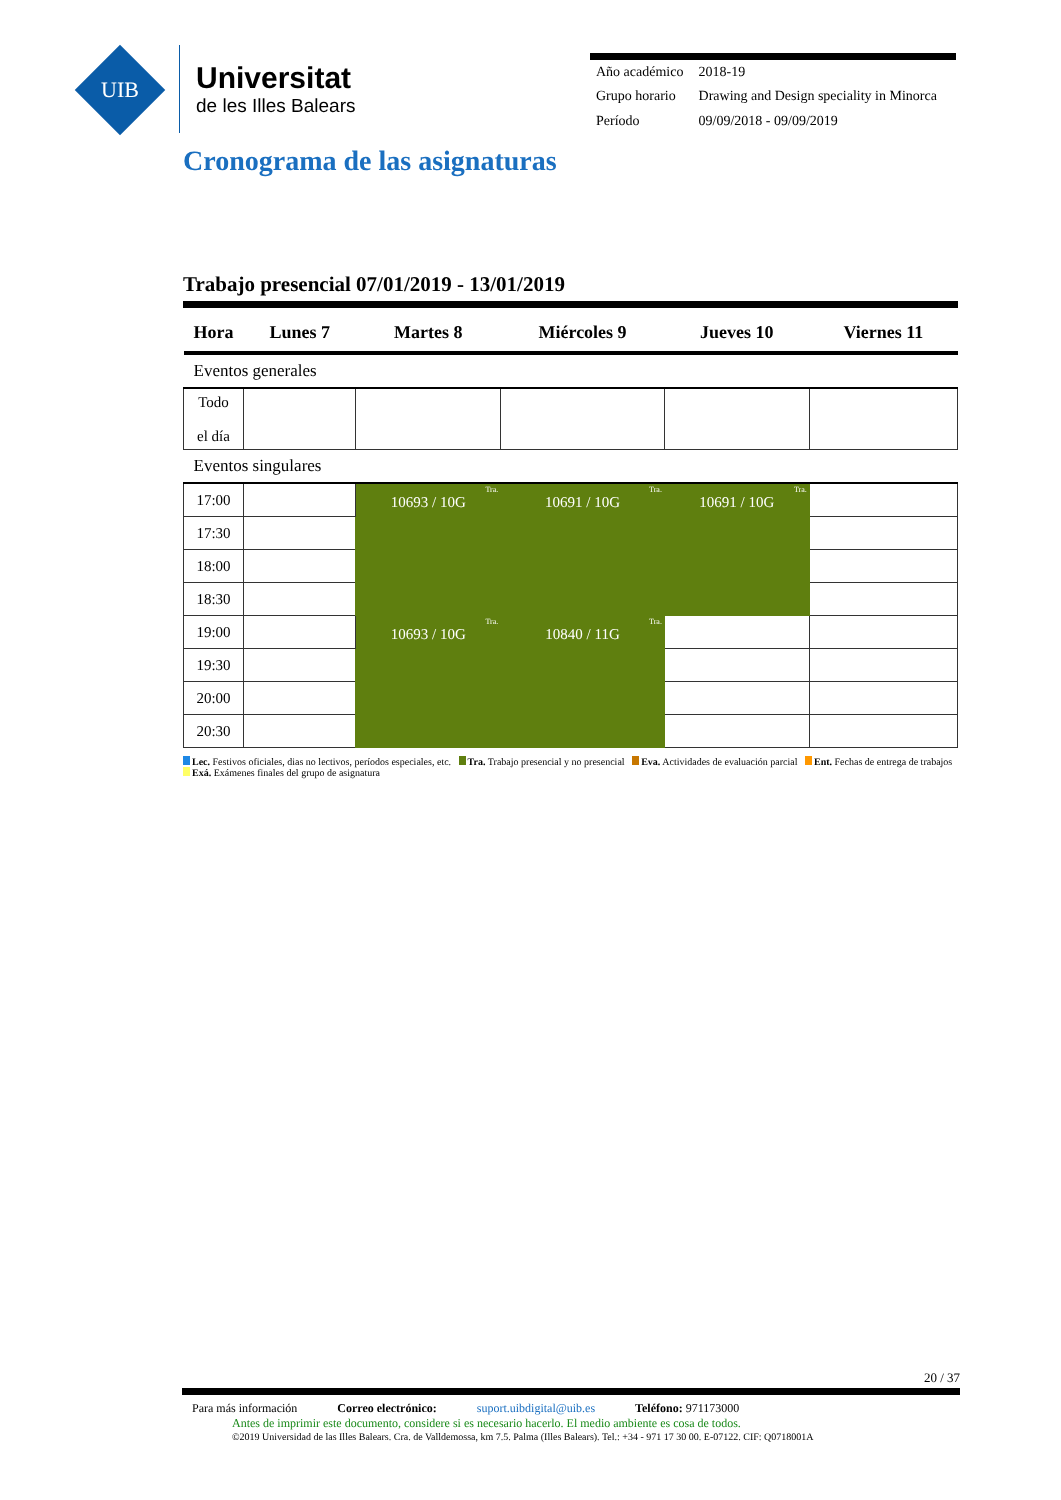UIB
Universitat
de les Illes Balears
| Año académico | 2018-19 |
| Grupo horario | Drawing and Design speciality in Minorca |
| Período | 09/09/2018 - 09/09/2019 |
Cronograma de las asignaturas
Trabajo presencial 07/01/2019 - 13/01/2019
| Hora | Lunes 7 | Martes 8 | Miércoles 9 | Jueves 10 | Viernes 11 |
| --- | --- | --- | --- | --- | --- |
| Eventos generales | | | | | |
| Todo el día | | | | | |
| Eventos singulares | | | | | |
| 17:00 | | Tra. 10693 / 10G | Tra. 10691 / 10G | Tra. 10691 / 10G | |
| 17:30 | | | | | |
| 18:00 | | | | | |
| 18:30 | | | | | |
| 19:00 | | Tra. 10693 / 10G | Tra. 10840 / 11G | | |
| 19:30 | | | | | |
| 20:00 | | | | | |
| 20:30 | | | | | |
Lec. Festivos oficiales, dias no lectivos, períodos especiales, etc. Tra. Trabajo presencial y no presencial Eva. Actividades de evaluación parcial Ent. Fechas de entrega de trabajos Exá. Exámenes finales del grupo de asignatura
20 / 37
Para más información Correo electrónico: suport.uibdigital@uib.es Teléfono: 971173000
Antes de imprimir este documento, considere si es necesario hacerlo. El medio ambiente es cosa de todos.
©2019 Universidad de las Illes Balears. Cra. de Valldemossa, km 7.5. Palma (Illes Balears). Tel.: +34 - 971 17 30 00. E-07122. CIF: Q0718001A